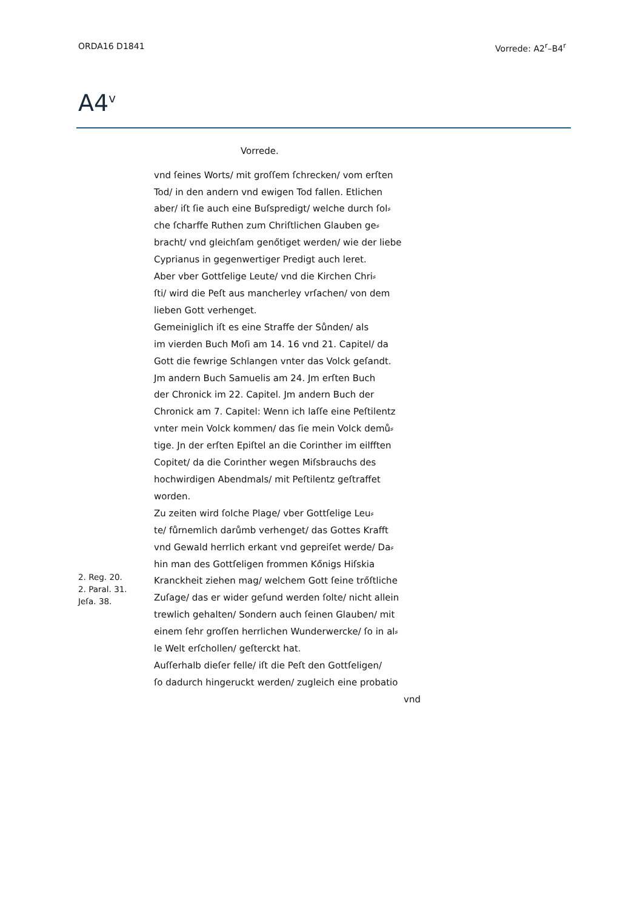ORDA16 D1841 Vorrede: A2<sup>r</sup>–B4<sup>r</sup>
A4<sup>v</sup>
Vorrede.
2. Reg. 20.
2. Paral. 31.
Jeſa. 38.
vnd ſeines Worts/ mit groſſem ſchrecken/ vom erſten Tod/ in den andern vnd ewigen Tod fallen. Etlichen aber/ iſt ſie auch eine Buſspredigt/ welche durch ſol⸗ che ſcharffe Ruthen zum Chriſtlichen Glauben ge⸗ bracht/ vnd gleichſam genőtiget werden/ wie der liebe Cyprianus in gegenwertiger Predigt auch leret. Aber vber Gottſelige Leute/ vnd die Kirchen Chri⸗ ſti/ wird die Peſt aus mancherley vrſachen/ von dem lieben Gott verhenget. Gemeiniglich iſt es eine Straffe der Sůnden/ als im vierden Buch Moſi am 14. 16 vnd 21. Capitel/ da Gott die fewrige Schlangen vnter das Volck geſandt. Jm andern Buch Samuelis am 24. Jm erſten Buch der Chronick im 22. Capitel. Jm andern Buch der Chronick am 7. Capitel: Wenn ich laſſe eine Peſtilentz vnter mein Volck kommen/ das ſie mein Volck demů⸗ tige. Jn der erſten Epiſtel an die Corinther im eilfften Copitet/ da die Corinther wegen Miſsbrauchs des hochwirdigen Abendmals/ mit Peſtilentz geſtraffet worden. Zu zeiten wird ſolche Plage/ vber Gottſelige Leu⸗ te/ fůrnemlich darůmb verhenget/ das Gottes Krafft vnd Gewald herrlich erkant vnd gepreiſet werde/ Da⸗ hin man des Gottſeligen frommen Kőnigs Hiſskia Kranckheit ziehen mag/ welchem Gott ſeine trőſtliche Zuſage/ das er wider geſund werden ſolte/ nicht allein trewlich gehalten/ Sondern auch ſeinen Glauben/ mit einem ſehr groſſen herrlichen Wunderwercke/ ſo in al⸗ le Welt erſchollen/ geſterckt hat. Auſſerhalb dieſer felle/ iſt die Peſt den Gottſeligen/ ſo dadurch hingeruckt werden/ zugleich eine probatio
vnd